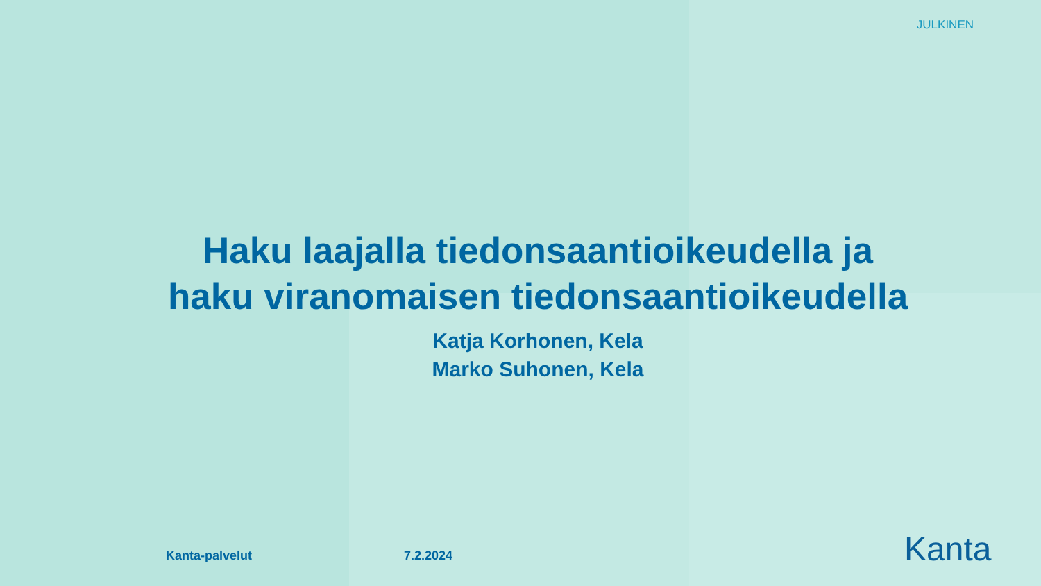JULKINEN
Haku laajalla tiedonsaantioikeudella ja
haku viranomaisen tiedonsaantioikeudella
Katja Korhonen, Kela
Marko Suhonen, Kela
Kanta-palvelut 7.2.2024 Kanta